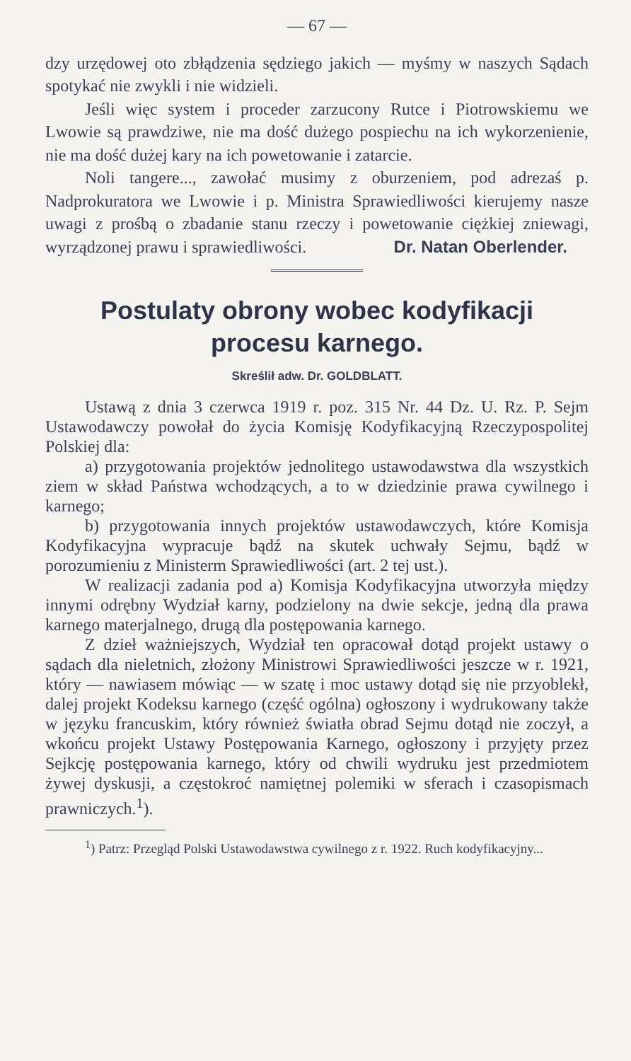— 67 —
dzy urzędowej oto zbłądzenia sędziego jakich — myśmy w naszych Sądach spotykać nie zwykli i nie widzieli.
Jeśli więc system i proceder zarzucony Rutce i Piotrowskiemu we Lwowie są prawdziwe, nie ma dość dużego pospiechu na ich wykorzenienie, nie ma dość dużej kary na ich powetowanie i zatarcie.
Noli tangere..., zawołać musimy z oburzeniem, pod adrezaś p. Nadprokuratora we Lwowie i p. Ministra Sprawiedliwości kierujemy nasze uwagi z prośbą o zbadanie stanu rzeczy i powetowanie ciężkiej zniewagi, wyrządzonej prawu i sprawiedliwości. Dr. Natan Oberlender.
Postulaty obrony wobec kodyfikacji
procesu karnego.
Skreślił adw. Dr. GOLDBLATT.
Ustawą z dnia 3 czerwca 1919 r. poz. 315 Nr. 44 Dz. U. Rz. P. Sejm Ustawodawczy powołał do życia Komisję Kodyfikacyjną Rzeczypospolitej Polskiej dla:
a) przygotowania projektów jednolitego ustawodawstwa dla wszystkich ziem w skład Państwa wchodzących, a to w dziedzinie prawa cywilnego i karnego;
b) przygotowania innych projektów ustawodawczych, które Komisja Kodyfikacyjna wypracuje bądź na skutek uchwały Sejmu, bądź w porozumieniu z Ministerm Sprawiedliwości (art. 2 tej ust.).
W realizacji zadania pod a) Komisja Kodyfikacyjna utworzyła między innymi odrębny Wydział karny, podzielony na dwie sekcje, jedną dla prawa karnego materjalnego, drugą dla postępowania karnego.
Z dzieł ważniejszych, Wydział ten opracował dotąd projekt ustawy o sądach dla nieletnich, złożony Ministrowi Sprawiedliwości jeszcze w r. 1921, który — nawiasem mówiąc — w szatę i moc ustawy dotąd się nie przyoblekł, dalej projekt Kodeksu karnego (część ogólna) ogłoszony i wydrukowany także w języku francuskim, który również światła obrad Sejmu dotąd nie zoczył, a wkońcu projekt Ustawy Postępowania Karnego, ogłoszony i przyjęty przez Sejkcję postępowania karnego, który od chwili wydruku jest przedmiotem żywej dyskusji, a częstokroć namiętnej polemiki w sferach i czasopismach prawniczych.<sup>1</sup>).
<sup>1</sup>) Patrz: Przegląd Polski Ustawodawstwa cywilnego z r. 1922. Ruch kodyfikacyjny...